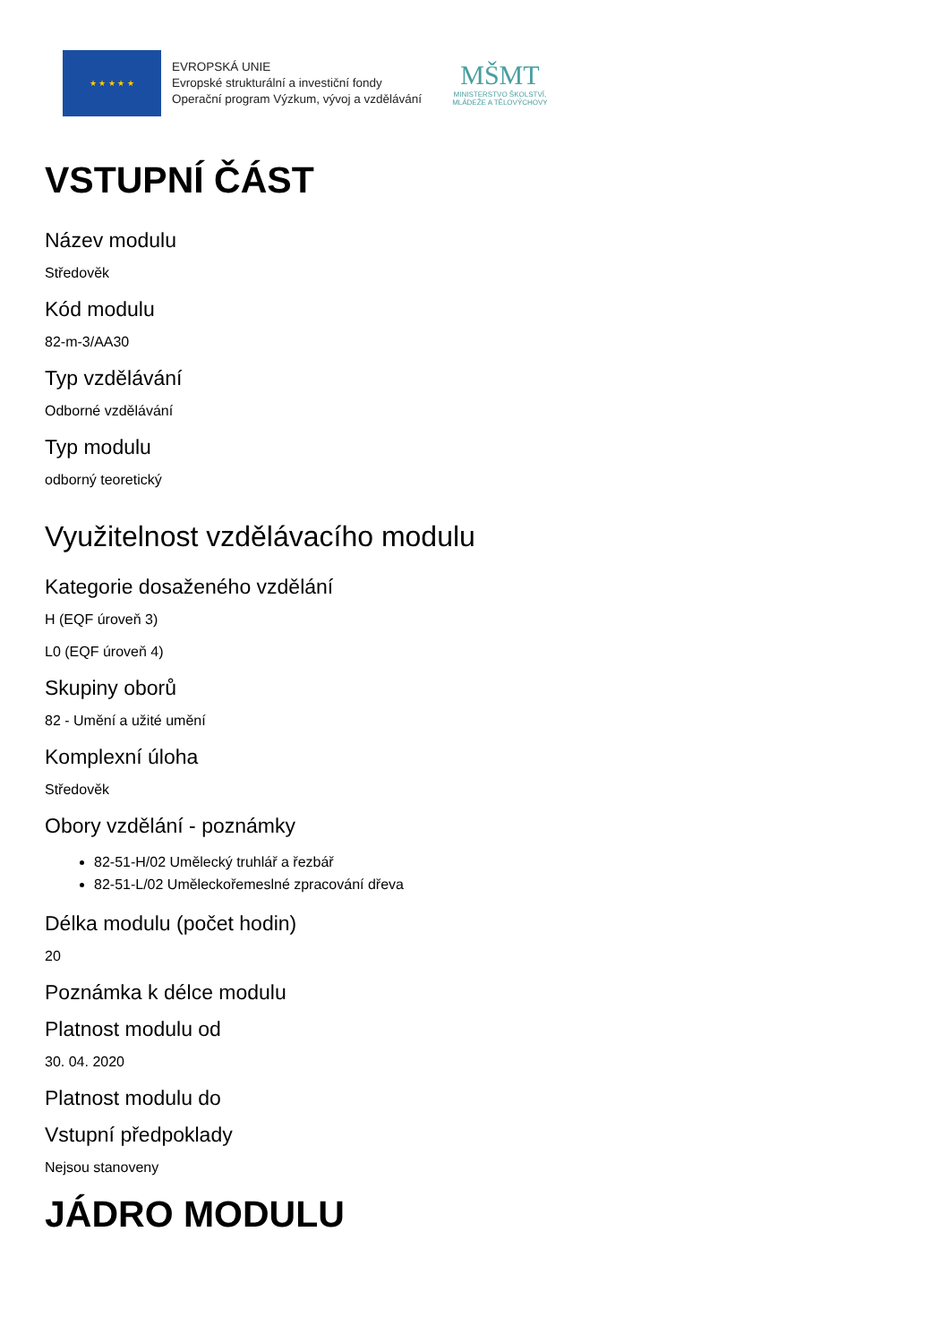★ ★ ★ ★ ★
EVROPSKÁ UNIE
Evropské strukturální a investiční fondy
Operační program Výzkum, vývoj a vzdělávání
MŠMT
MINISTERSTVO ŠKOLSTVÍ,
MLÁDEŽE A TĚLOVÝCHOVY
VSTUPNÍ ČÁST
Název modulu
Středověk
Kód modulu
82-m-3/AA30
Typ vzdělávání
Odborné vzdělávání
Typ modulu
odborný teoretický
Využitelnost vzdělávacího modulu
Kategorie dosaženého vzdělání
H (EQF úroveň 3)
L0 (EQF úroveň 4)
Skupiny oborů
82 - Umění a užité umění
Komplexní úloha
Středověk
Obory vzdělání - poznámky
82-51-H/02 Umělecký truhlář a řezbář
82-51-L/02 Uměleckořemeslné zpracování dřeva
Délka modulu (počet hodin)
20
Poznámka k délce modulu
Platnost modulu od
30. 04. 2020
Platnost modulu do
Vstupní předpoklady
Nejsou stanoveny
JÁDRO MODULU